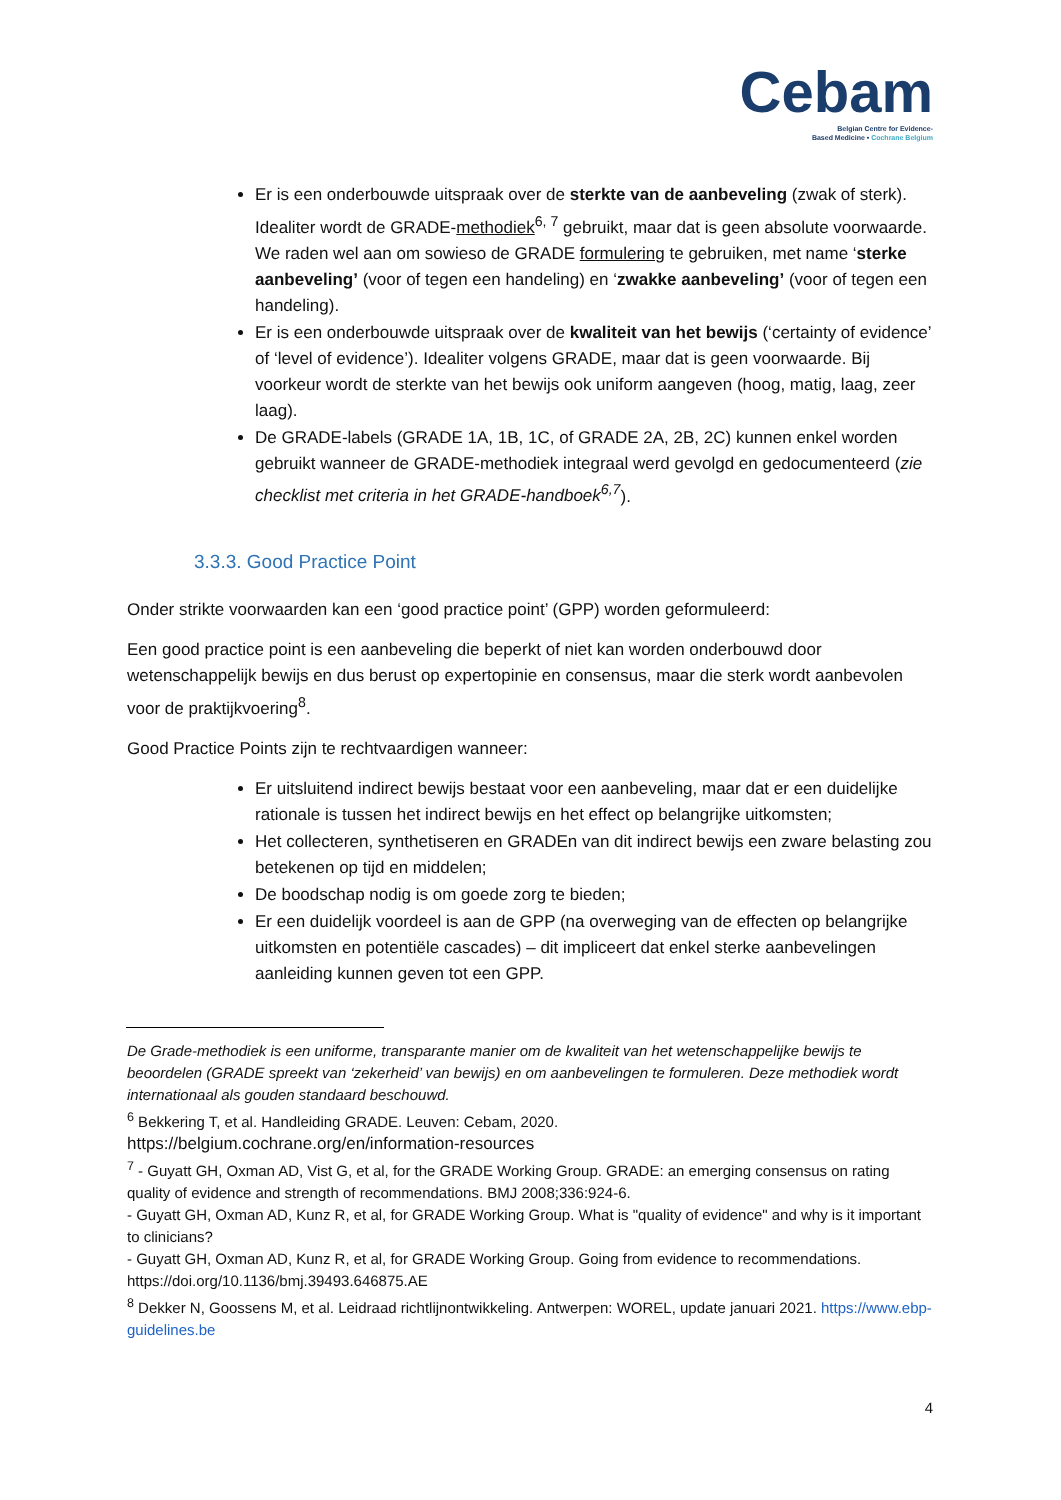Cebam
Belgian Centre for Evidence-
Based Medicine • Cochrane Belgium
Er is een onderbouwde uitspraak over de sterkte van de aanbeveling (zwak of sterk). Idealiter wordt de GRADE-methodiek<sup>6, 7</sup> gebruikt, maar dat is geen absolute voorwaarde. We raden wel aan om sowieso de GRADE formulering te gebruiken, met name ‘sterke aanbeveling’ (voor of tegen een handeling) en ‘zwakke aanbeveling’ (voor of tegen een handeling).
Er is een onderbouwde uitspraak over de kwaliteit van het bewijs (‘certainty of evidence’ of ‘level of evidence’). Idealiter volgens GRADE, maar dat is geen voorwaarde. Bij voorkeur wordt de sterkte van het bewijs ook uniform aangeven (hoog, matig, laag, zeer laag).
De GRADE-labels (GRADE 1A, 1B, 1C, of GRADE 2A, 2B, 2C) kunnen enkel worden gebruikt wanneer de GRADE-methodiek integraal werd gevolgd en gedocumenteerd (zie checklist met criteria in het GRADE-handboek<sup>6,7</sup>).
3.3.3. Good Practice Point
Onder strikte voorwaarden kan een ‘good practice point’ (GPP) worden geformuleerd:
Een good practice point is een aanbeveling die beperkt of niet kan worden onderbouwd door wetenschappelijk bewijs en dus berust op expertopinie en consensus, maar die sterk wordt aanbevolen voor de praktijkvoering<sup>8</sup>.
Good Practice Points zijn te rechtvaardigen wanneer:
Er uitsluitend indirect bewijs bestaat voor een aanbeveling, maar dat er een duidelijke rationale is tussen het indirect bewijs en het effect op belangrijke uitkomsten;
Het collecteren, synthetiseren en GRADEn van dit indirect bewijs een zware belasting zou betekenen op tijd en middelen;
De boodschap nodig is om goede zorg te bieden;
Er een duidelijk voordeel is aan de GPP (na overweging van de effecten op belangrijke uitkomsten en potentiële cascades) – dit impliceert dat enkel sterke aanbevelingen aanleiding kunnen geven tot een GPP.
De Grade-methodiek is een uniforme, transparante manier om de kwaliteit van het wetenschappelijke bewijs te beoordelen (GRADE spreekt van ‘zekerheid’ van bewijs) en om aanbevelingen te formuleren. Deze methodiek wordt internationaal als gouden standaard beschouwd.
<sup>6</sup> Bekkering T, et al. Handleiding GRADE. Leuven: Cebam, 2020.
https://belgium.cochrane.org/en/information-resources
<sup>7</sup> - Guyatt GH, Oxman AD, Vist G, et al, for the GRADE Working Group. GRADE: an emerging consensus on rating quality of evidence and strength of recommendations. BMJ 2008;336:924-6.
- Guyatt GH, Oxman AD, Kunz R, et al, for GRADE Working Group. What is "quality of evidence" and why is it important to clinicians?
- Guyatt GH, Oxman AD, Kunz R, et al, for GRADE Working Group. Going from evidence to recommendations. https://doi.org/10.1136/bmj.39493.646875.AE
<sup>8</sup> Dekker N, Goossens M, et al. Leidraad richtlijnontwikkeling. Antwerpen: WOREL, update januari 2021. https://www.ebp-guidelines.be
4